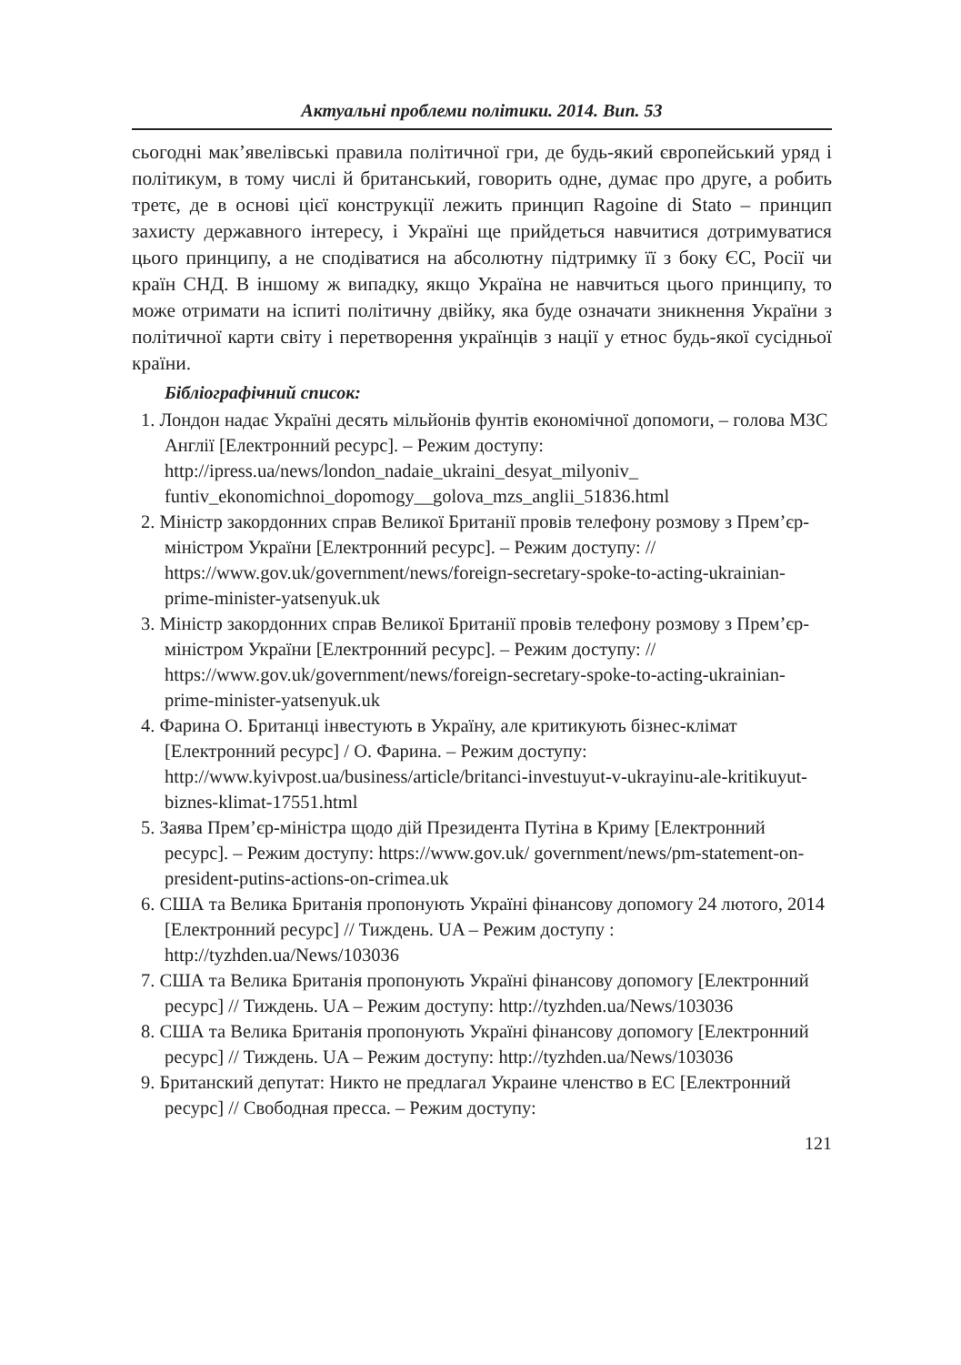Актуальні проблеми політики. 2014. Вип. 53
сьогодні мак’явелівські правила політичної гри, де будь-який європейський уряд і політикум, в тому числі й британський, говорить одне, думає про друге, а робить третє, де в основі цієї конструкції лежить принцип Ragoine di Stato – принцип захисту державного інтересу, і Україні ще прийдеться навчитися дотримуватися цього принципу, а не сподіватися на абсолютну підтримку її з боку ЄС, Росії чи країн СНД. В іншому ж випадку, якщо Україна не навчиться цього принципу, то може отримати на іспиті політичну двійку, яка буде означати зникнення України з політичної карти світу і перетворення українців з нації у етнос будь-якої сусідньої країни.
Бібліографічний список:
1. Лондон надає Україні десять мільйонів фунтів економічної допомоги, – голова МЗС Англії [Електронний ресурс]. – Режим доступу: http://ipress.ua/news/london_nadaie_ukraini_desyat_milyoniv_ funtiv_ekonomichnoi_dopomogy__golova_mzs_anglii_51836.html
2. Міністр закордонних справ Великої Британії провів телефону розмову з Прем’єр-міністром України [Електронний ресурс]. – Режим доступу: // https://www.gov.uk/government/news/foreign-secretary-spoke-to-acting-ukrainian-prime-minister-yatsenyuk.uk
3. Міністр закордонних справ Великої Британії провів телефону розмову з Прем’єр-міністром України [Електронний ресурс]. – Режим доступу: // https://www.gov.uk/government/news/foreign-secretary-spoke-to-acting-ukrainian-prime-minister-yatsenyuk.uk
4. Фарина О. Британці інвестують в Україну, але критикують бізнес-клімат [Електронний ресурс] / О. Фарина. – Режим доступу: http://www.kyivpost.ua/business/article/britanci-investuyut-v-ukrayinu-ale-kritikuyut-biznes-klimat-17551.html
5. Заява Прем’єр-міністра щодо дій Президента Путіна в Криму [Електронний ресурс]. – Режим доступу: https://www.gov.uk/ government/news/pm-statement-on-president-putins-actions-on-crimea.uk
6. США та Велика Британія пропонують Україні фінансову допомогу 24 лютого, 2014 [Електронний ресурс] // Тиждень. UA – Режим доступу : http://tyzhden.ua/News/103036
7. США та Велика Британія пропонують Україні фінансову допомогу [Електронний ресурс] // Тиждень. UA – Режим доступу: http://tyzhden.ua/News/103036
8. США та Велика Британія пропонують Україні фінансову допомогу [Електронний ресурс] // Тиждень. UA – Режим доступу: http://tyzhden.ua/News/103036
9. Британский депутат: Никто не предлагал Украине членство в ЕС [Електронний ресурс] // Свободная пресса. – Режим доступу:
121